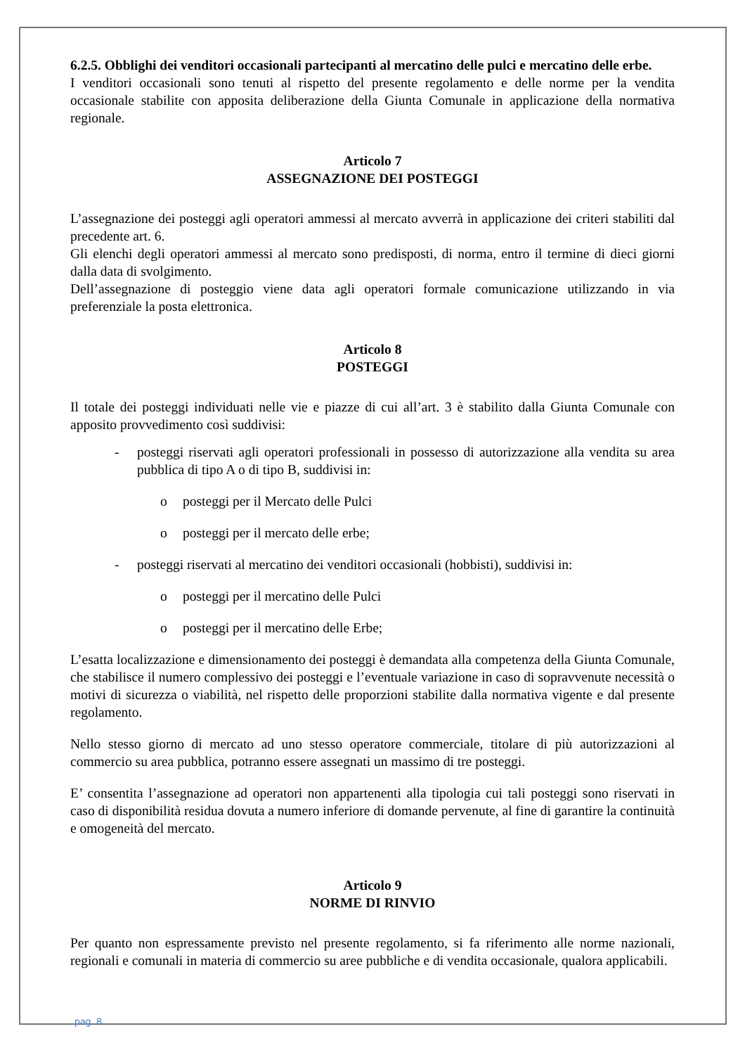6.2.5. Obblighi dei venditori occasionali partecipanti al mercatino delle pulci e mercatino delle erbe.
I venditori occasionali sono tenuti al rispetto del presente regolamento e delle norme per la vendita occasionale stabilite con apposita deliberazione della Giunta Comunale in applicazione della normativa regionale.
Articolo 7
ASSEGNAZIONE DEI POSTEGGI
L’assegnazione dei posteggi agli operatori ammessi al mercato avverrà in applicazione dei criteri stabiliti dal precedente art. 6.
Gli elenchi degli operatori ammessi al mercato sono predisposti, di norma, entro il termine di dieci giorni dalla data di svolgimento.
Dell’assegnazione di posteggio viene data agli operatori formale comunicazione utilizzando in via preferenziale la posta elettronica.
Articolo 8
POSTEGGI
Il totale dei posteggi individuati nelle vie e piazze di cui all’art. 3 è stabilito dalla Giunta Comunale con apposito provvedimento così suddivisi:
- posteggi riservati agli operatori professionali in possesso di autorizzazione alla vendita su area pubblica di tipo A o di tipo B, suddivisi in:
o posteggi per il Mercato delle Pulci
o posteggi per il mercato delle erbe;
- posteggi riservati al mercatino dei venditori occasionali (hobbisti), suddivisi in:
o posteggi per il mercatino delle Pulci
o posteggi per il mercatino delle Erbe;
L’esatta localizzazione e dimensionamento dei posteggi è demandata alla competenza della Giunta Comunale, che stabilisce il numero complessivo dei posteggi e l’eventuale variazione in caso di sopravvenute necessità o motivi di sicurezza o viabilità, nel rispetto delle proporzioni stabilite dalla normativa vigente e dal presente regolamento.
Nello stesso giorno di mercato ad uno stesso operatore commerciale, titolare di più autorizzazioni al commercio su area pubblica, potranno essere assegnati un massimo di tre posteggi.
E’ consentita l’assegnazione ad operatori non appartenenti alla tipologia cui tali posteggi sono riservati in caso di disponibilità residua dovuta a numero inferiore di domande pervenute, al fine di garantire la continuità e omogeneità del mercato.
Articolo 9
NORME DI RINVIO
Per quanto non espressamente previsto nel presente regolamento, si fa riferimento alle norme nazionali, regionali e comunali in materia di commercio su aree pubbliche e di vendita occasionale, qualora applicabili.
pag. 8